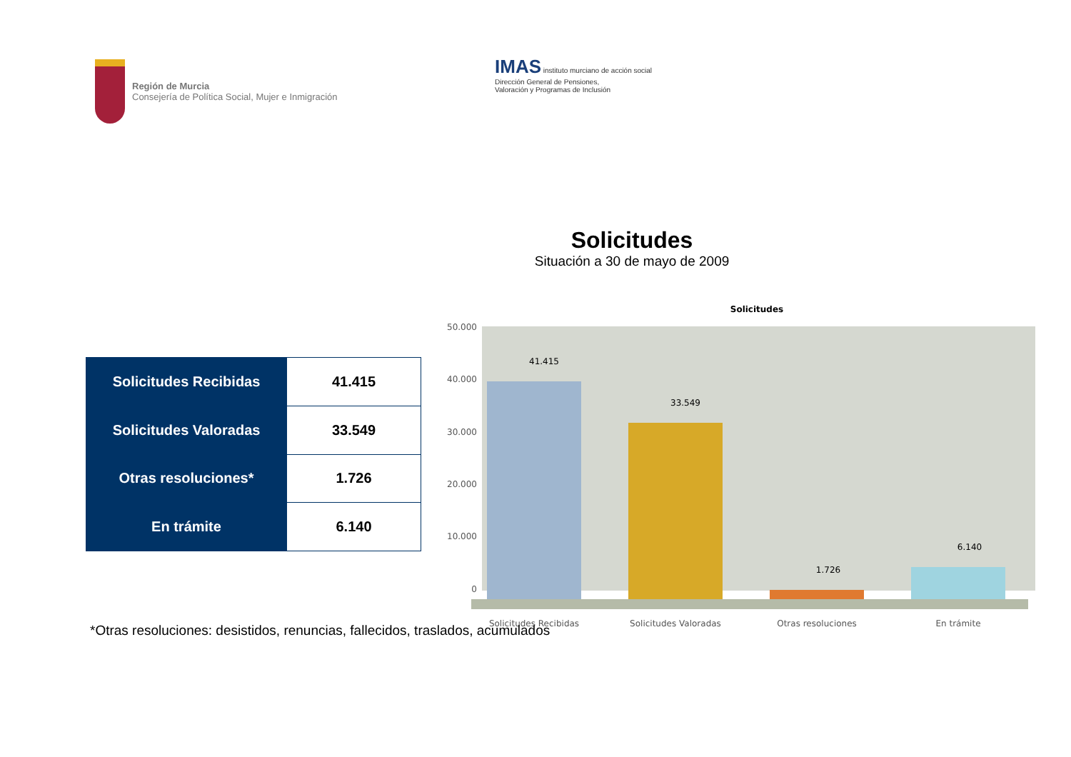Región de Murcia
Consejería de Política Social, Mujer e Inmigración
IMAS instituto murciano de acción social
Dirección General de Pensiones,
Valoración y Programas de Inclusión
Solicitudes
Situación a 30 de mayo de 2009
| Solicitudes Recibidas | 41.415 |
| Solicitudes Valoradas | 33.549 |
| Otras resoluciones* | 1.726 |
| En trámite | 6.140 |
Solicitudes
50.000
40.000
30.000
20.000
10.000
0
41.415
33.549
1.726
6.140
Solicitudes Recibidas
Solicitudes Valoradas
Otras resoluciones
En trámite
*Otras resoluciones: desistidos, renuncias, fallecidos, traslados, acumulados